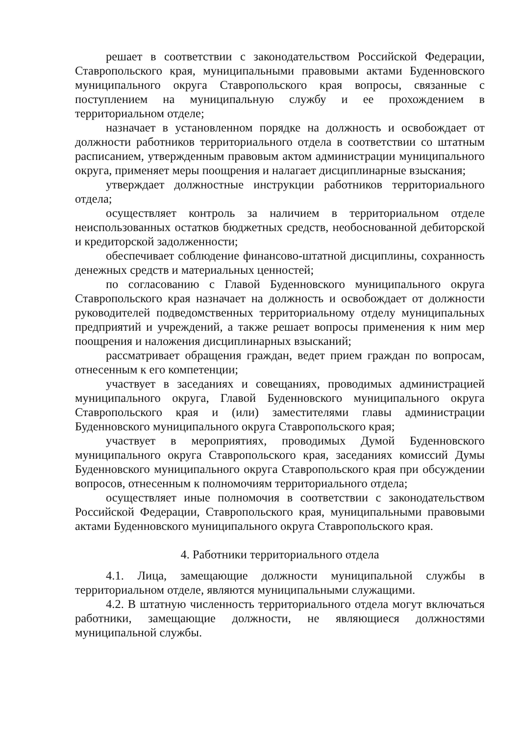решает в соответствии с законодательством Российской Федерации, Ставропольского края, муниципальными правовыми актами Буденновского муниципального округа Ставропольского края вопросы, связанные с поступлением на муниципальную службу и ее прохождением в территориальном отделе;
назначает в установленном порядке на должность и освобождает от должности работников территориального отдела в соответствии со штатным расписанием, утвержденным правовым актом администрации муниципального округа, применяет меры поощрения и налагает дисциплинарные взыскания;
утверждает должностные инструкции работников территориального отдела;
осуществляет контроль за наличием в территориальном отделе неиспользованных остатков бюджетных средств, необоснованной дебиторской и кредиторской задолженности;
обеспечивает соблюдение финансово-штатной дисциплины, сохранность денежных средств и материальных ценностей;
по согласованию с Главой Буденновского муниципального округа Ставропольского края назначает на должность и освобождает от должности руководителей подведомственных территориальному отделу муниципальных предприятий и учреждений, а также решает вопросы применения к ним мер поощрения и наложения дисциплинарных взысканий;
рассматривает обращения граждан, ведет прием граждан по вопросам, отнесенным к его компетенции;
участвует в заседаниях и совещаниях, проводимых администрацией муниципального округа, Главой Буденновского муниципального округа Ставропольского края и (или) заместителями главы администрации Буденновского муниципального округа Ставропольского края;
участвует в мероприятиях, проводимых Думой Буденновского муниципального округа Ставропольского края, заседаниях комиссий Думы Буденновского муниципального округа Ставропольского края при обсуждении вопросов, отнесенным к полномочиям территориального отдела;
осуществляет иные полномочия в соответствии с законодательством Российской Федерации, Ставропольского края, муниципальными правовыми актами Буденновского муниципального округа Ставропольского края.
4. Работники территориального отдела
4.1. Лица, замещающие должности муниципальной службы в территориальном отделе, являются муниципальными служащими.
4.2. В штатную численность территориального отдела могут включаться работники, замещающие должности, не являющиеся должностями муниципальной службы.